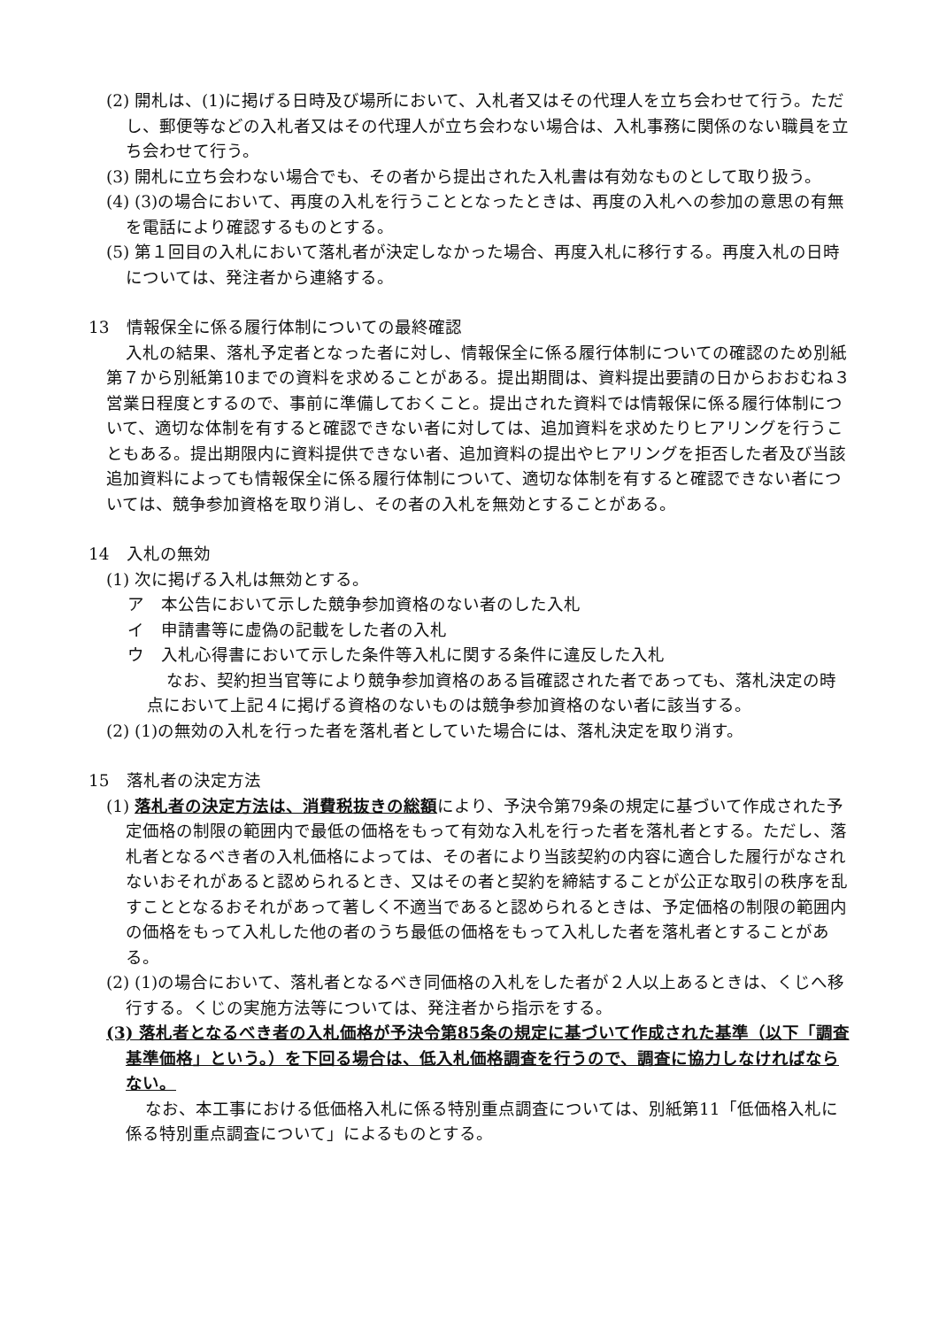(2) 開札は、(1)に掲げる日時及び場所において、入札者又はその代理人を立ち会わせて行う。ただし、郵便等などの入札者又はその代理人が立ち会わない場合は、入札事務に関係のない職員を立ち会わせて行う。
(3) 開札に立ち会わない場合でも、その者から提出された入札書は有効なものとして取り扱う。
(4) (3)の場合において、再度の入札を行うこととなったときは、再度の入札への参加の意思の有無を電話により確認するものとする。
(5) 第１回目の入札において落札者が決定しなかった場合、再度入札に移行する。再度入札の日時については、発注者から連絡する。
13　情報保全に係る履行体制についての最終確認
入札の結果、落札予定者となった者に対し、情報保全に係る履行体制についての確認のため別紙第７から別紙第10までの資料を求めることがある。提出期間は、資料提出要請の日からおおむね３営業日程度とするので、事前に準備しておくこと。提出された資料では情報保に係る履行体制について、適切な体制を有すると確認できない者に対しては、追加資料を求めたりヒアリングを行うこともある。提出期限内に資料提供できない者、追加資料の提出やヒアリングを拒否した者及び当該追加資料によっても情報保全に係る履行体制について、適切な体制を有すると確認できない者については、競争参加資格を取り消し、その者の入札を無効とすることがある。
14　入札の無効
(1) 次に掲げる入札は無効とする。
ア　本公告において示した競争参加資格のない者のした入札
イ　申請書等に虚偽の記載をした者の入札
ウ　入札心得書において示した条件等入札に関する条件に違反した入札
なお、契約担当官等により競争参加資格のある旨確認された者であっても、落札決定の時点において上記４に掲げる資格のないものは競争参加資格のない者に該当する。
(2) (1)の無効の入札を行った者を落札者としていた場合には、落札決定を取り消す。
15　落札者の決定方法
(1) 落札者の決定方法は、消費税抜きの総額により、予決令第79条の規定に基づいて作成された予定価格の制限の範囲内で最低の価格をもって有効な入札を行った者を落札者とする。ただし、落札者となるべき者の入札価格によっては、その者により当該契約の内容に適合した履行がなされないおそれがあると認められるとき、又はその者と契約を締結することが公正な取引の秩序を乱すこととなるおそれがあって著しく不適当であると認められるときは、予定価格の制限の範囲内の価格をもって入札した他の者のうち最低の価格をもって入札した者を落札者とすることがある。
(2) (1)の場合において、落札者となるべき同価格の入札をした者が２人以上あるときは、くじへ移行する。くじの実施方法等については、発注者から指示をする。
(3) 落札者となるべき者の入札価格が予決令第85条の規定に基づいて作成された基準（以下「調査基準価格」という。）を下回る場合は、低入札価格調査を行うので、調査に協力しなければならない。
なお、本工事における低価格入札に係る特別重点調査については、別紙第11「低価格入札に係る特別重点調査について」によるものとする。